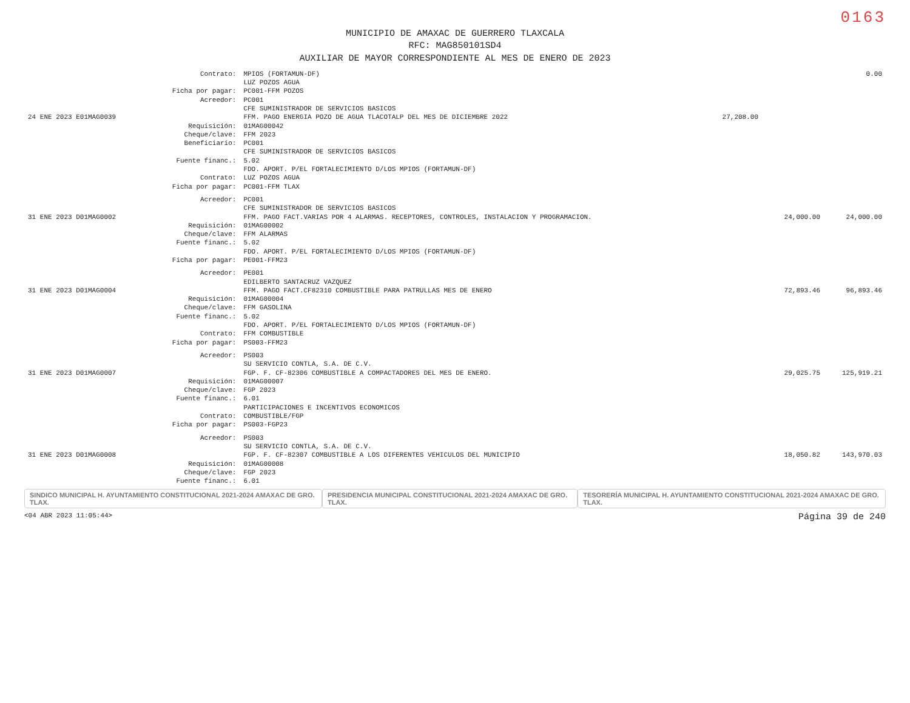0163
MUNICIPIO DE AMAXAC DE GUERRERO TLAXCALA
RFC: MAG850101SD4
AUXILIAR DE MAYOR CORRESPONDIENTE AL MES DE ENERO DE 2023
| | Contrato: | MPIOS (FORTAMUN-DF) LUZ POZOS AGUA | | | 0.00 |
| | Ficha por pagar: | PC001-FFM POZOS | | | |
| | Acreedor: | PC001 CFE SUMINISTRADOR DE SERVICIOS BASICOS | | | |
| 24 ENE 2023 E01MAG0039 | | FFM. PAGO ENERGIA POZO DE AGUA TLACOTALP DEL MES DE DICIEMBRE 2022 | 27,208.00 | | |
| | Requisición: Cheque/clave: Beneficiario: | 01MAG00042 FFM 2023 PC001 CFE SUMINISTRADOR DE SERVICIOS BASICOS | | | |
| | Fuente financ.: | 5.02 FDO. APORT. P/EL FORTALECIMIENTO D/LOS MPIOS (FORTAMUN-DF) | | | |
| | Contrato: Ficha por pagar: | LUZ POZOS AGUA PC001-FFM TLAX | | | |
| | Acreedor: | PC001 CFE SUMINISTRADOR DE SERVICIOS BASICOS | | | |
| 31 ENE 2023 D01MAG0002 | | FFM. PAGO FACT.VARIAS POR 4 ALARMAS. RECEPTORES, CONTROLES, INSTALACION Y PROGRAMACION. | | 24,000.00 | 24,000.00 |
| | Requisición: Cheque/clave: Fuente financ.: | 01MAG00002 FFM ALARMAS 5.02 FDO. APORT. P/EL FORTALECIMIENTO D/LOS MPIOS (FORTAMUN-DF) | | | |
| | Ficha por pagar: | PE001-FFM23 | | | |
| | Acreedor: | PE001 EDILBERTO SANTACRUZ VAZQUEZ | | | |
| 31 ENE 2023 D01MAG0004 | | FFM. PAGO FACT.CF82310 COMBUSTIBLE PARA PATRULLAS MES DE ENERO | | 72,893.46 | 96,893.46 |
| | Requisición: Cheque/clave: Fuente financ.: | 01MAG00004 FFM GASOLINA 5.02 FDO. APORT. P/EL FORTALECIMIENTO D/LOS MPIOS (FORTAMUN-DF) | | | |
| | Contrato: Ficha por pagar: | FFM COMBUSTIBLE PS003-FFM23 | | | |
| | Acreedor: | PS003 SU SERVICIO CONTLA, S.A. DE C.V. | | | |
| 31 ENE 2023 D01MAG0007 | | FGP. F. CF-82306 COMBUSTIBLE A COMPACTADORES DEL MES DE ENERO. | | 29,025.75 | 125,919.21 |
| | Requisición: Cheque/clave: Fuente financ.: | 01MAG00007 FGP 2023 6.01 PARTICIPACIONES E INCENTIVOS ECONOMICOS | | | |
| | Contrato: Ficha por pagar: | COMBUSTIBLE/FGP PS003-FGP23 | | | |
| | Acreedor: | PS003 SU SERVICIO CONTLA, S.A. DE C.V. | | | |
| 31 ENE 2023 D01MAG0008 | | FGP. F. CF-82307 COMBUSTIBLE A LOS DIFERENTES VEHICULOS DEL MUNICIPIO | | 18,050.82 | 143,970.03 |
| | Requisición: Cheque/clave: Fuente financ.: | 01MAG00008 FGP 2023 6.01 | | | |
SINDICO MUNICIPAL H. AYUNTAMIENTO CONSTITUCIONAL 2021-2024 AMAXAC DE GRO. TLAX.
PRESIDENCIA MUNICIPAL CONSTITUCIONAL 2021-2024 AMAXAC DE GRO. TLAX.
TESORERÍA MUNICIPAL H. AYUNTAMIENTO CONSTITUCIONAL 2021-2024 AMAXAC DE GRO. TLAX.
<04 ABR 2023 11:05:44> Página 39 de 240